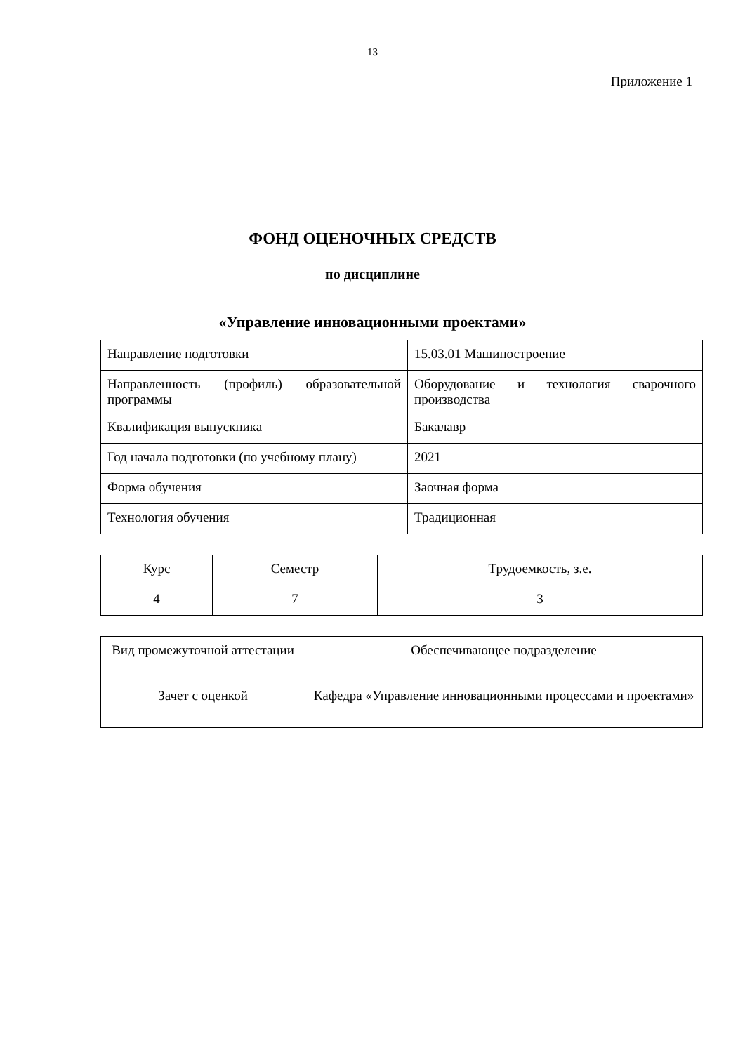13
Приложение 1
ФОНД ОЦЕНОЧНЫХ СРЕДСТВ
по дисциплине
«Управление инновационными проектами»
| Направление подготовки | 15.03.01 Машиностроение |
| Направленность (профиль) образовательной программы | Оборудование и технология сварочного производства |
| Квалификация выпускника | Бакалавр |
| Год начала подготовки (по учебному плану) | 2021 |
| Форма обучения | Заочная форма |
| Технология обучения | Традиционная |
| Курс | Семестр | Трудоемкость, з.е. |
| 4 | 7 | 3 |
| Вид промежуточной аттестации | Обеспечивающее подразделение |
| Зачет с оценкой | Кафедра «Управление инновационными процессами и проектами» |